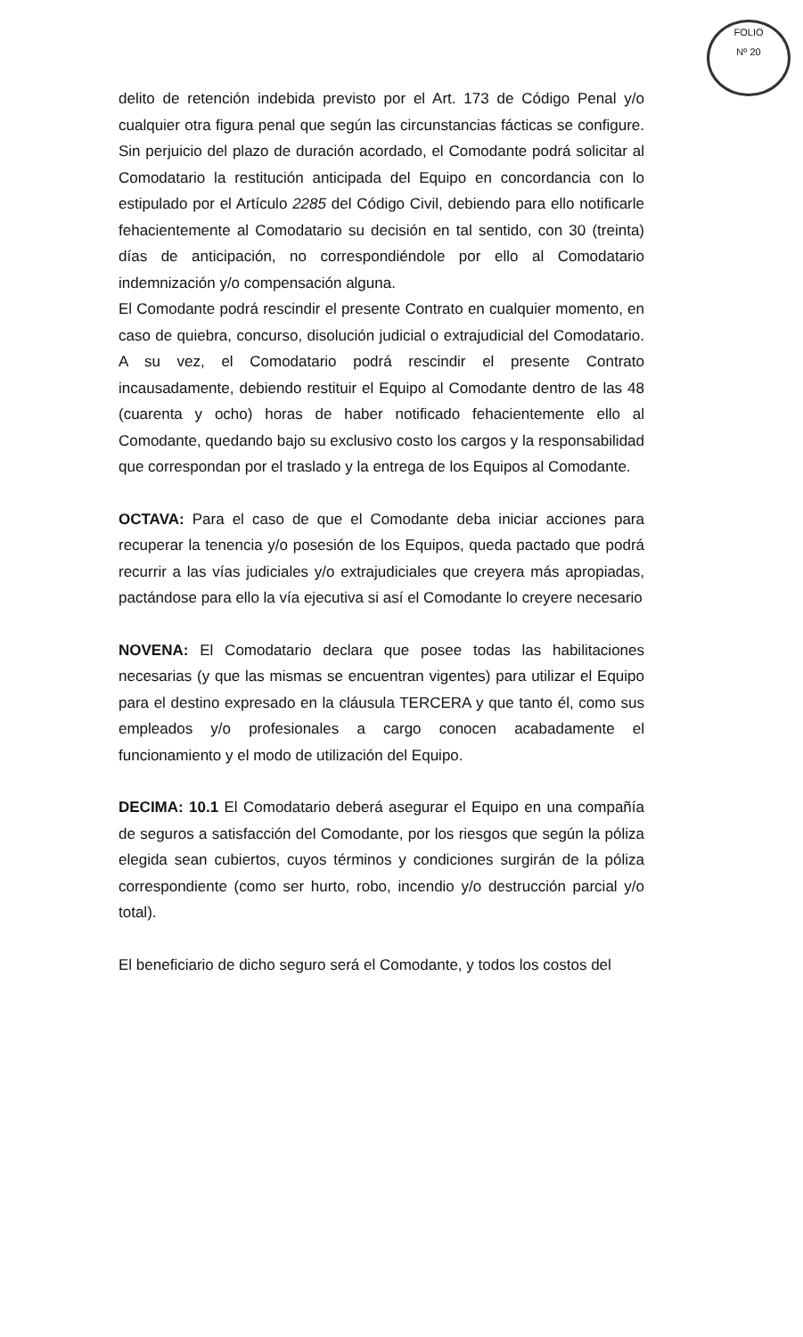FOLIO
Nº 20
delito de retención indebida previsto por el Art. 173 de Código Penal y/o cualquier otra figura penal que según las circunstancias fácticas se configure. Sin perjuicio del plazo de duración acordado, el Comodante podrá solicitar al Comodatario la restitución anticipada del Equipo en concordancia con lo estipulado por el Artículo 2285 del Código Civil, debiendo para ello notificarle fehacientemente al Comodatario su decisión en tal sentido, con 30 (treinta) días de anticipación, no correspondiéndole por ello al Comodatario indemnización y/o compensación alguna.
El Comodante podrá rescindir el presente Contrato en cualquier momento, en caso de quiebra, concurso, disolución judicial o extrajudicial del Comodatario. A su vez, el Comodatario podrá rescindir el presente Contrato incausadamente, debiendo restituir el Equipo al Comodante dentro de las 48 (cuarenta y ocho) horas de haber notificado fehacientemente ello al Comodante, quedando bajo su exclusivo costo los cargos y la responsabilidad que correspondan por el traslado y la entrega de los Equipos al Comodante.
OCTAVA: Para el caso de que el Comodante deba iniciar acciones para recuperar la tenencia y/o posesión de los Equipos, queda pactado que podrá recurrir a las vías judiciales y/o extrajudiciales que creyera más apropiadas, pactándose para ello la vía ejecutiva si así el Comodante lo creyere necesario
NOVENA: El Comodatario declara que posee todas las habilitaciones necesarias (y que las mismas se encuentran vigentes) para utilizar el Equipo para el destino expresado en la cláusula TERCERA y que tanto él, como sus empleados y/o profesionales a cargo conocen acabadamente el funcionamiento y el modo de utilización del Equipo.
DECIMA: 10.1 El Comodatario deberá asegurar el Equipo en una compañía de seguros a satisfacción del Comodante, por los riesgos que según la póliza elegida sean cubiertos, cuyos términos y condiciones surgirán de la póliza correspondiente (como ser hurto, robo, incendio y/o destrucción parcial y/o total).
El beneficiario de dicho seguro será el Comodante, y todos los costos del